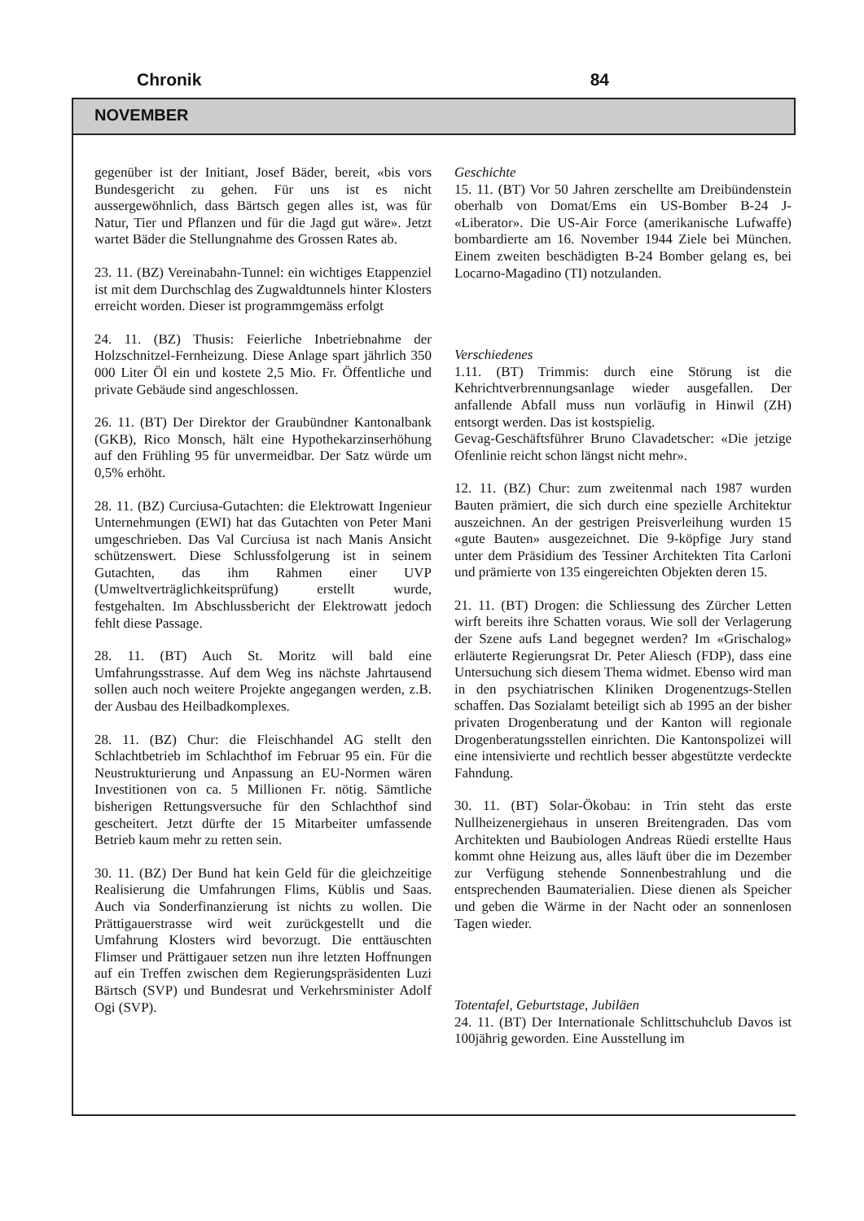Chronik 84
NOVEMBER
gegenüber ist der Initiant, Josef Bäder, bereit, «bis vors Bundesgericht zu gehen. Für uns ist es nicht aussergewöhnlich, dass Bärtsch gegen alles ist, was für Natur, Tier und Pflanzen und für die Jagd gut wäre». Jetzt wartet Bäder die Stellungnahme des Grossen Rates ab.
23. 11. (BZ) Vereinabahn-Tunnel: ein wichtiges Etappenziel ist mit dem Durchschlag des Zugwaldtunnels hinter Klosters erreicht worden. Dieser ist programmgemäss erfolgt
24. 11. (BZ) Thusis: Feierliche Inbetriebnahme der Holzschnitzel-Fernheizung. Diese Anlage spart jährlich 350 000 Liter Öl ein und kostete 2,5 Mio. Fr. Öffentliche und private Gebäude sind angeschlossen.
26. 11. (BT) Der Direktor der Graubündner Kantonalbank (GKB), Rico Monsch, hält eine Hypothekarzinserhöhung auf den Frühling 95 für unvermeidbar. Der Satz würde um 0,5% erhöht.
28. 11. (BZ) Curciusa-Gutachten: die Elektrowatt Ingenieur Unternehmungen (EWI) hat das Gutachten von Peter Mani umgeschrieben. Das Val Curciusa ist nach Manis Ansicht schützenswert. Diese Schlussfolgerung ist in seinem Gutachten, das ihm Rahmen einer UVP (Umweltverträglichkeitsprüfung) erstellt wurde, festgehalten. Im Abschlussbericht der Elektrowatt jedoch fehlt diese Passage.
28. 11. (BT) Auch St. Moritz will bald eine Umfahrungsstrasse. Auf dem Weg ins nächste Jahrtausend sollen auch noch weitere Projekte angegangen werden, z.B. der Ausbau des Heilbadkomplexes.
28. 11. (BZ) Chur: die Fleischhandel AG stellt den Schlachtbetrieb im Schlachthof im Februar 95 ein. Für die Neustrukturierung und Anpassung an EU-Normen wären Investitionen von ca. 5 Millionen Fr. nötig. Sämtliche bisherigen Rettungsversuche für den Schlachthof sind gescheitert. Jetzt dürfte der 15 Mitarbeiter umfassende Betrieb kaum mehr zu retten sein.
30. 11. (BZ) Der Bund hat kein Geld für die gleichzeitige Realisierung die Umfahrungen Flims, Küblis und Saas. Auch via Sonderfinanzierung ist nichts zu wollen. Die Prättigauerstrasse wird weit zurückgestellt und die Umfahrung Klosters wird bevorzugt. Die enttäuschten Flimser und Prättigauer setzen nun ihre letzten Hoffnungen auf ein Treffen zwischen dem Regierungspräsidenten Luzi Bärtsch (SVP) und Bundesrat und Verkehrsminister Adolf Ogi (SVP).
Geschichte
15. 11. (BT) Vor 50 Jahren zerschellte am Dreibündenstein oberhalb von Domat/Ems ein US-Bomber B-24 J- «Liberator». Die US-Air Force (amerikanische Lufwaffe) bombardierte am 16. November 1944 Ziele bei München. Einem zweiten beschädigten B-24 Bomber gelang es, bei Locarno-Magadino (TI) notzulanden.
Verschiedenes
1.11. (BT) Trimmis: durch eine Störung ist die Kehrichtverbrennungsanlage wieder ausgefallen. Der anfallende Abfall muss nun vorläufig in Hinwil (ZH) entsorgt werden. Das ist kostspielig.
Gevag-Geschäftsführer Bruno Clavadetscher: «Die jetzige Ofenlinie reicht schon längst nicht mehr».
12. 11. (BZ) Chur: zum zweitenmal nach 1987 wurden Bauten prämiert, die sich durch eine spezielle Architektur auszeichnen. An der gestrigen Preisverleihung wurden 15 «gute Bauten» ausgezeichnet. Die 9-köpfige Jury stand unter dem Präsidium des Tessiner Architekten Tita Carloni und prämierte von 135 eingereichten Objekten deren 15.
21. 11. (BT) Drogen: die Schliessung des Zürcher Letten wirft bereits ihre Schatten voraus. Wie soll der Verlagerung der Szene aufs Land begegnet werden? Im «Grischalog» erläuterte Regierungsrat Dr. Peter Aliesch (FDP), dass eine Untersuchung sich diesem Thema widmet. Ebenso wird man in den psychiatrischen Kliniken Drogenentzugs-Stellen schaffen. Das Sozialamt beteiligt sich ab 1995 an der bisher privaten Drogenberatung und der Kanton will regionale Drogenberatungsstellen einrichten. Die Kantonspolizei will eine intensivierte und rechtlich besser abgestützte verdeckte Fahndung.
30. 11. (BT) Solar-Ökobau: in Trin steht das erste Nullheizenergiehaus in unseren Breitengraden. Das vom Architekten und Baubiologen Andreas Rüedi erstellte Haus kommt ohne Heizung aus, alles läuft über die im Dezember zur Verfügung stehende Sonnenbestrahlung und die entsprechenden Baumaterialien. Diese dienen als Speicher und geben die Wärme in der Nacht oder an sonnenlosen Tagen wieder.
Totentafel, Geburtstage, Jubiläen
24. 11. (BT) Der Internationale Schlittschuhclub Davos ist 100jährig geworden. Eine Ausstellung im